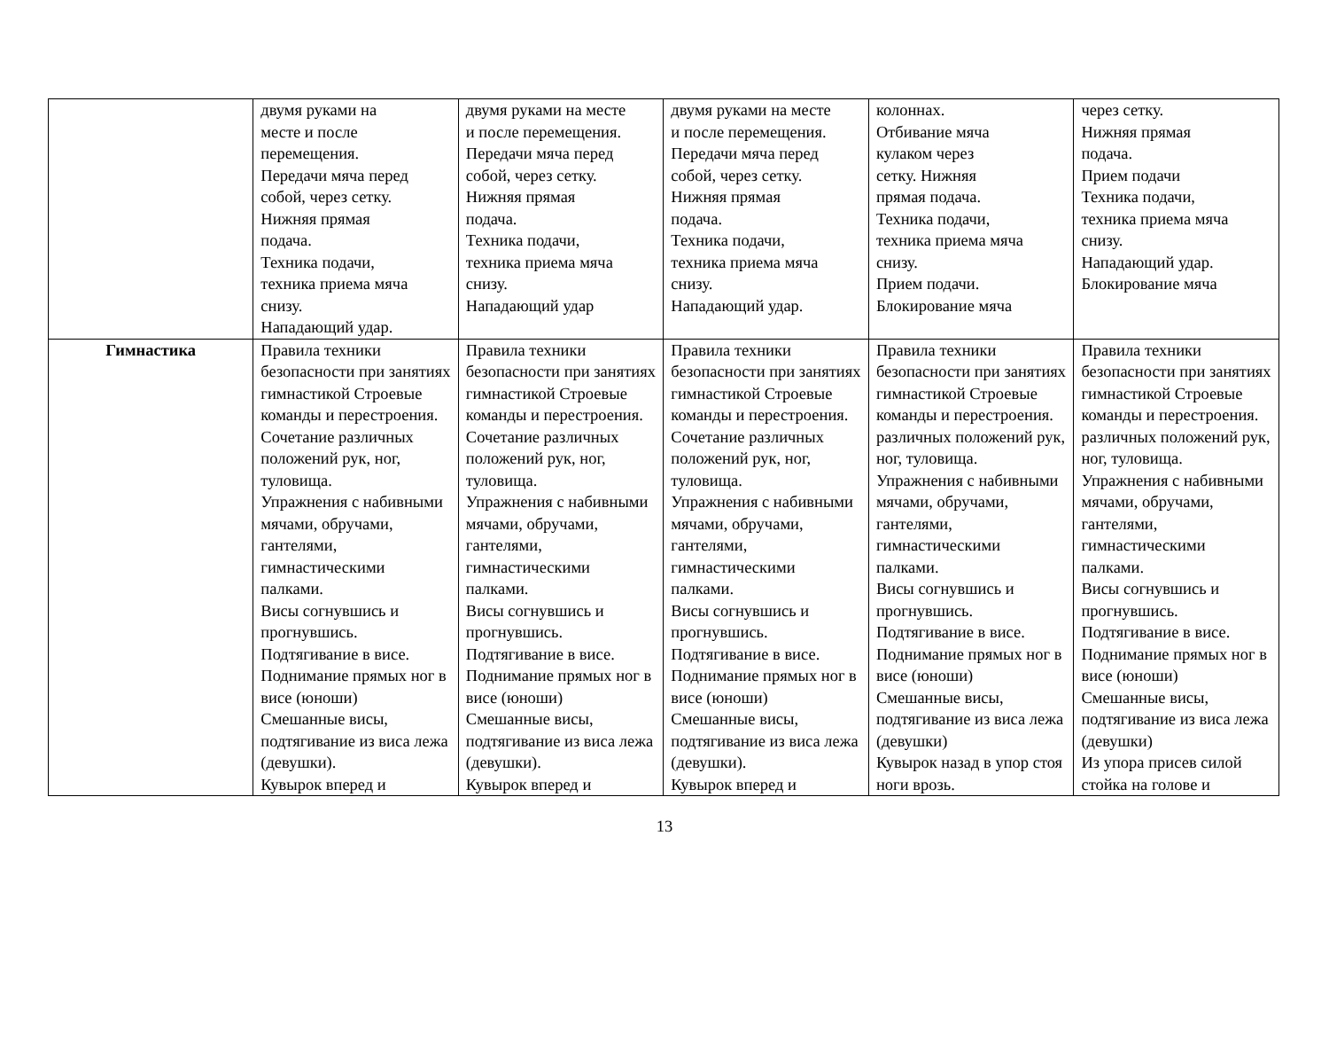| | двумя руками на месте и после перемещения. Передачи мяча перед собой, через сетку. Нижняя прямая подача. Техника подачи, техника приема мяча снизу. Нападающий удар. | двумя руками на месте и после перемещения. Передачи мяча перед собой, через сетку. Нижняя прямая подача. Техника подачи, техника приема мяча снизу. Нападающий удар | двумя руками на месте и после перемещения. Передачи мяча перед собой, через сетку. Нижняя прямая подача. Техника подачи, техника приема мяча снизу. Нападающий удар. | колоннах. Отбивание мяча кулаком через сетку. Нижняя прямая подача. Техника подачи, техника приема мяча снизу. Прием подачи. Блокирование мяча | через сетку. Нижняя прямая подача. Прием подачи Техника подачи, техника приема мяча снизу. Нападающий удар. Блокирование мяча |
| Гимнастика | Правила техники безопасности при занятиях гимнастикой Строевые команды и перестроения. Сочетание различных положений рук, ног, туловища. Упражнения с набивными мячами, обручами, гантелями, гимнастическими палками. Висы согнувшись и прогнувшись. Подтягивание в висе. Поднимание прямых ног в висе (юноши) Смешанные висы, подтягивание из виса лежа (девушки). Кувырок вперед и | Правила техники безопасности при занятиях гимнастикой Строевые команды и перестроения. Сочетание различных положений рук, ног, туловища. Упражнения с набивными мячами, обручами, гантелями, гимнастическими палками. Висы согнувшись и прогнувшись. Подтягивание в висе. Поднимание прямых ног в висе (юноши) Смешанные висы, подтягивание из виса лежа (девушки). Кувырок вперед и | Правила техники безопасности при занятиях гимнастикой Строевые команды и перестроения. Сочетание различных положений рук, ног, туловища. Упражнения с набивными мячами, обручами, гантелями, гимнастическими палками. Висы согнувшись и прогнувшись. Подтягивание в висе. Поднимание прямых ног в висе (юноши) Смешанные висы, подтягивание из виса лежа (девушки). Кувырок вперед и | Правила техники безопасности при занятиях гимнастикой Строевые команды и перестроения. различных положений рук, ног, туловища. Упражнения с набивными мячами, обручами, гантелями, гимнастическими палками. Висы согнувшись и прогнувшись. Подтягивание в висе. Поднимание прямых ног в висе (юноши) Смешанные висы, подтягивание из виса лежа (девушки) Кувырок назад в упор стоя ноги врозь. | Правила техники безопасности при занятиях гимнастикой Строевые команды и перестроения. различных положений рук, ног, туловища. Упражнения с набивными мячами, обручами, гантелями, гимнастическими палками. Висы согнувшись и прогнувшись. Подтягивание в висе. Поднимание прямых ног в висе (юноши) Смешанные висы, подтягивание из виса лежа (девушки) Из упора присев силой стойка на голове и |
13